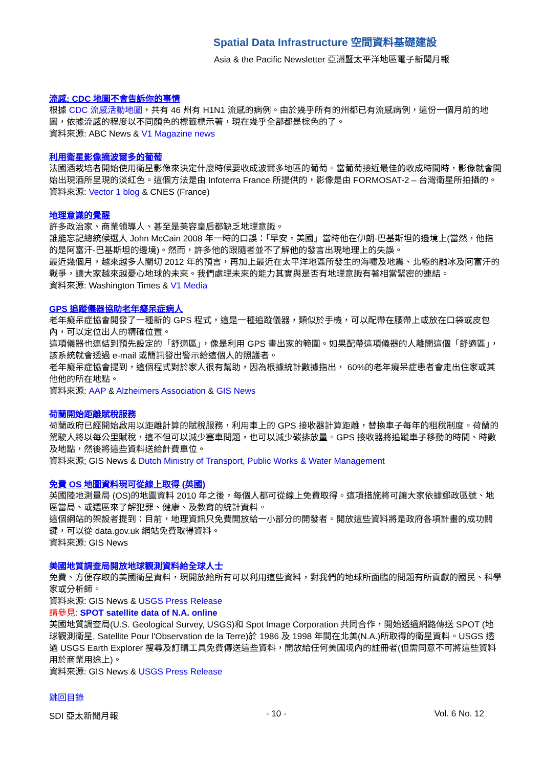Spatial Data Infrastructure 空間資料基礎建設
Asia & the Pacific Newsletter 亞洲暨太平洋地區電子新聞月報
流感: CDC 地圖不會告訴你的事情
根據 CDC 流感活動地圖，共有 46 州有 H1N1 流感的病例。由於幾乎所有的州都已有流感病例，這份一個月前的地圖，依據流感的程度以不同顏色的標籤標示著，現在幾乎全部都是棕色的了。
資料來源: ABC News & V1 Magazine news
利用衛星影像摘波爾多的葡萄
法國酒栽培者開始使用衛星影像來決定什麼時候要收成波爾多地區的葡萄。當葡萄接近最佳的收成時間時，影像就會開始出現酒所呈現的淡紅色。這個方法是由 Infoterra France 所提供的，影像是由 FORMOSAT-2 – 台灣衛星所拍攝的。
資料來源: Vector 1 blog & CNES (France)
地理意識的覺醒
許多政治家、商業領導人、甚至是美容皇后都缺乏地理意識。
誰能忘記總統候選人 John McCain 2008 年一時的口誤：「早安，美國」當時他在伊朗-巴基斯坦的邊境上(當然，他指的是阿富汗-巴基斯坦的邊境)。然而，許多他的跟隨者並不了解他的發言出現地理上的失誤。
最近幾個月，越來越多人關切 2012 年的預言，再加上最近在太平洋地區所發生的海嘯及地震、北極的融冰及阿富汗的戰爭，讓大家越來越憂心地球的未來。我們處理未來的能力其實與是否有地理意識有著相當緊密的連結。
資料來源: Washington Times & V1 Media
GPS 追蹤儀器協助老年癡呆症病人
老年癡呆症協會開發了一種新的 GPS 程式，這是一種追蹤儀器，類似於手機，可以配帶在腰帶上或放在口袋或皮包內，可以定位出人的精確位置。
這項儀器也連結到預先設定的「舒適區」，像是利用 GPS 畫出家的範圍。如果配帶這項儀器的人離開這個「舒適區」，該系統就會透過 e-mail 或簡訊發出警示給這個人的照護者。
老年癡呆症協會提到，這個程式對於家人很有幫助，因為根據統計數據指出， 60%的老年癡呆症患者會走出住家或其他他的所在地點。
資料來源: AAP & Alzheimers Association & GIS News
荷蘭開始距離賦稅服務
荷蘭政府已經開始啟用以距離計算的賦稅服務，利用車上的 GPS 接收器計算距離，替換車子每年的租稅制度。荷蘭的駕駛人將以每公里賦稅，這不但可以減少塞車問題，也可以減少碳排放量。GPS 接收器將追蹤車子移動的時間、時數及地點，然後將這些資料送給計費單位。
資料來源; GIS News & Dutch Ministry of Transport, Public Works & Water Management
免費 OS 地圖資料現可從線上取得 (英國)
英國陸地測量局 (OS)的地圖資料 2010 年之後，每個人都可從線上免費取得。這項措施將可讓大家依據郵政區號、地區當局、或選區來了解犯罪、健康、及教育的統計資料。
這個網站的架設者提到：目前，地理資訊只免費開放給一小部分的開發者。開放這些資料將是政府各項計畫的成功關鍵，可以從 data.gov.uk 網站免費取得資料。
資料來源: GIS News
美國地質調查局開放地球觀測資料給全球人士
免費、方便存取的美國衛星資料，現開放給所有可以利用這些資料，對我們的地球所面臨的問題有所貢獻的國民、科學家或分析師。
資料來源: GIS News & USGS Press Release
請參見: SPOT satellite data of N.A. online
美國地質調查局(U.S. Geological Survey, USGS)和 Spot Image Corporation 共同合作，開始透過網路傳送 SPOT (地球觀測衛星, Satellite Pour l'Observation de la Terre)於 1986 及 1998 年間在北美(N.A.)所取得的衛星資料。USGS 透過 USGS Earth Explorer 搜尋及訂購工具免費傳送這些資料，開放給任何美國境內的註冊者(但需同意不可將這些資料用於商業用途上)。
資料來源: GIS News & USGS Press Release
跳回目錄
SDI 亞太新聞月報 - 10 - Vol. 6 No. 12